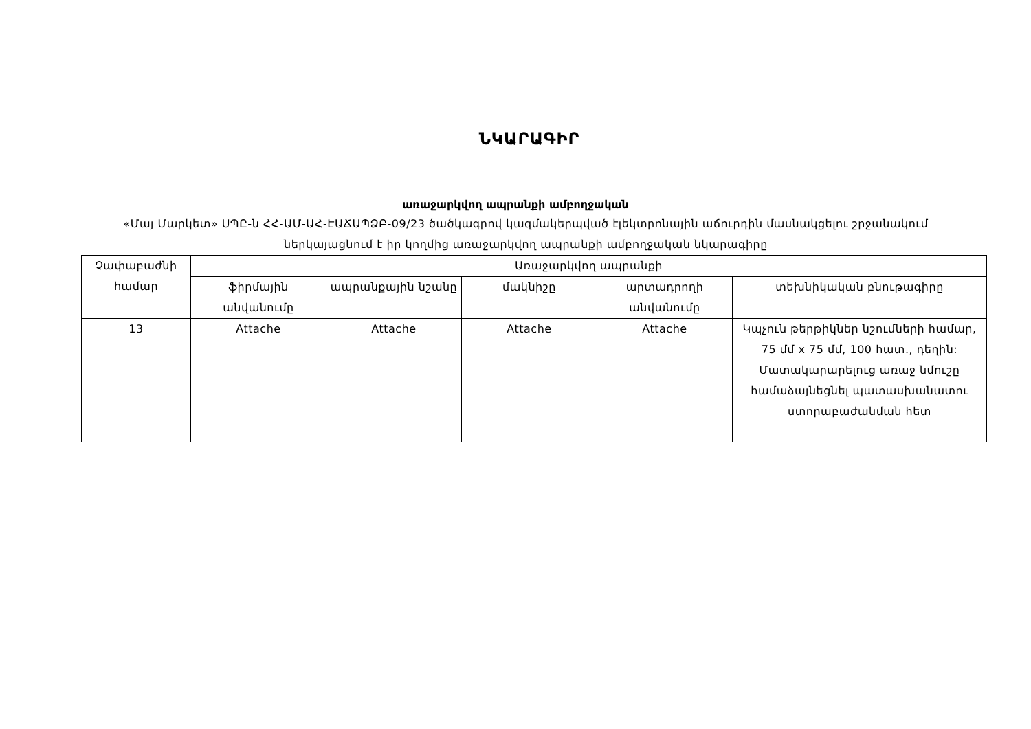ՆԿԱՐԱԳԻՐ
առաջարկվող ապրանքի ամբողջական
«Մայ Մարկետ» ՍՊԸ-ն ՀՀ-ԱՄ-ԱՀ-ԷԱՃԱՊՁԲ-09/23 ծածկագրով կազմակերպված էլեկտրոնային աճուրդին մասնակցելու շրջանակում ներկայացնում է իր կողմից առաջարկվող ապրանքի ամբողջական նկարագիրը
| Չափաբաժնի համար | Առաջարկվող ապրանքի | | | | |
| | ֆիրմային անվանումը | ապրանքային նշանը | մակնիշը | արտադրողի անվանումը | տեխնիկական բնութագիրը |
| 13 | Attache | Attache | Attache | Attache | Կպչուն թերթիկներ նշումների համար, 75 մմ x 75 մմ, 100 հատ., դեղին: Մատակարարելուց առաջ նմուշը համաձայնեցնել պատասխանատու ստորաբաժանման հետ |